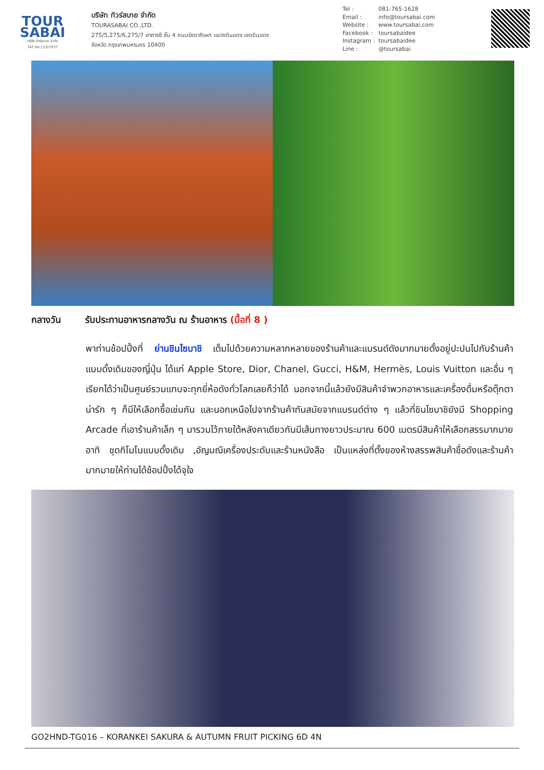TOUR
SABAI
บริษัท ทัวร์สบาย จำกัด
TAT No.11/07937
บริษัท ทัวร์สบาย จำกัด
TOURASABAI CO.,LTD.
275/5,275/6,275/7 อาคารซี ชั้น 4 ถนนรัชดาภิเษก แขวงดินแดง เขตดินแดง
จังหวัด กรุงเทพมหานคร 10400
Tel : 081-765-1628 Email : info@toursabai.com Website : www.toursabai.com Facebook : toursabaidee Instagram : toursabaidee Line : @toursabai
กลางวัน รับประทานอาหารกลางวัน ณ ร้านอาหาร (มื้อที่ 8 )
พาท่านช้อปปิ้งที่ ย่านชินไซบาชิ เต็มไปด้วยความหลากหลายของร้านค้าและแบรนด์ดังมากมายตั้งอยู่ปะปนไปกับร้านค้าแบบดั้งเดิมของญี่ปุ่น ได้แก่ Apple Store, Dior, Chanel, Gucci, H&M, Hermès, Louis Vuitton และอื่น ๆ เรียกได้ว่าเป็นศูนย์รวมแทบจะทุกยี่ห้อดังทั่วโลกเลยก็ว่าได้ นอกจากนี้แล้วยังมีสินค้าจำพวกอาหารและเครื่องดื่มหรือตุ๊กตาน่ารัก ๆ ก็มีให้เลือกซื้อเช่นกัน และนอกเหนือไปจากร้านค้าทันสมัยจากแบรนด์ต่าง ๆ แล้วที่ชินไซบาชิยังมี Shopping Arcade ที่เอาร้านค้าเล็ก ๆ มารวมไว้ภายใต้หลังคาเดียวกันมีเส้นทางยาวประมาณ 600 เมตรมีสินค้าให้เลือกสรรมากมาย อาทิ ชุดกิโมโนแบบดั้งเดิม ,อัญมณีเครื่องประดับและร้านหนังสือ เป็นแหล่งที่ตั้งของห้างสรรพสินค้าชื่อดังและร้านค้ามากมายให้ท่านได้ช้อปปิ้งได้จุใจ
GO2HND-TG016 – KORANKEI SAKURA & AUTUMN FRUIT PICKING 6D 4N